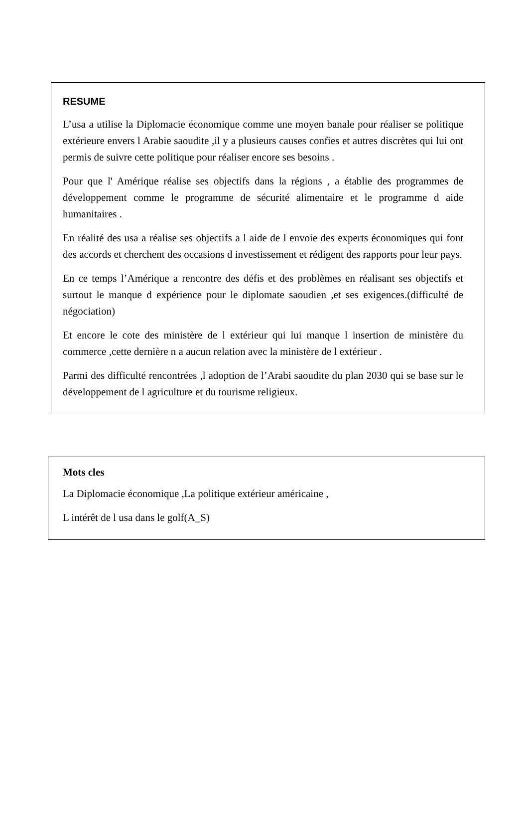RESUME
L’usa a utilise la Diplomacie économique comme une moyen banale pour réaliser se politique extérieure envers l Arabie saoudite ,il y a plusieurs causes confies et autres discrètes qui lui ont permis de suivre cette politique pour réaliser encore ses besoins .
Pour que l' Amérique réalise ses objectifs dans la régions , a établie des programmes de développement comme le programme de sécurité alimentaire et le programme d aide humanitaires .
En réalité des usa a réalise ses objectifs a l aide de l envoie des experts économiques qui font des accords et cherchent des occasions d investissement et rédigent des rapports pour leur pays.
En ce temps l’Amérique a rencontre des défis et des problèmes en réalisant ses objectifs et surtout le manque d expérience pour le diplomate saoudien ,et ses exigences.(difficulté de négociation)
Et encore le cote des ministère de l extérieur qui lui manque l insertion de ministère du commerce ,cette dernière n a aucun relation avec la ministère de l extérieur .
Parmi des difficulté rencontrées ,l adoption de l’Arabi saoudite du plan 2030 qui se base sur le développement de l agriculture et du tourisme religieux.
Mots cles
La Diplomacie économique ,La politique extérieur américaine ,
L intérêt de l usa dans le golf(A_S)